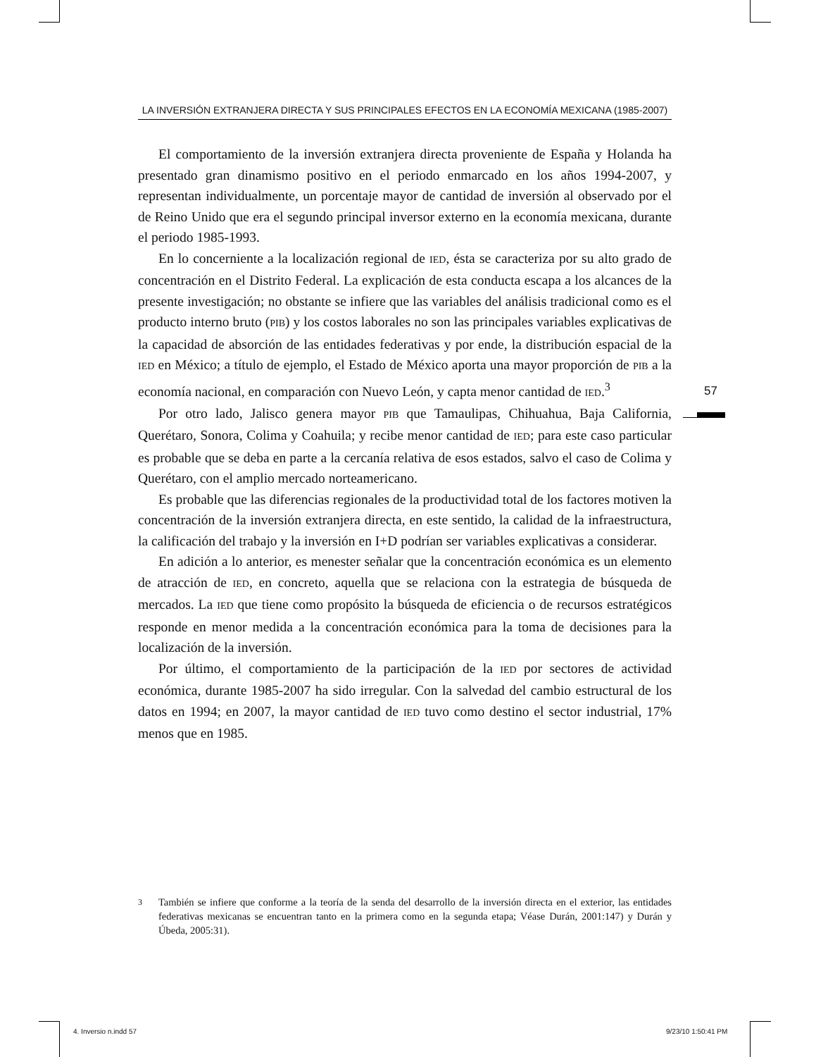LA INVERSIÓN EXTRANJERA DIRECTA Y SUS PRINCIPALES EFECTOS EN LA ECONOMÍA MEXICANA (1985-2007)
El comportamiento de la inversión extranjera directa proveniente de España y Holanda ha presentado gran dinamismo positivo en el periodo enmarcado en los años 1994-2007, y representan individualmente, un porcentaje mayor de cantidad de inversión al observado por el de Reino Unido que era el segundo principal inversor externo en la economía mexicana, durante el periodo 1985-1993.
En lo concerniente a la localización regional de IED, ésta se caracteriza por su alto grado de concentración en el Distrito Federal. La explicación de esta conducta escapa a los alcances de la presente investigación; no obstante se infiere que las variables del análisis tradicional como es el producto interno bruto (PIB) y los costos laborales no son las principales variables explicativas de la capacidad de absorción de las entidades federativas y por ende, la distribución espacial de la IED en México; a título de ejemplo, el Estado de México aporta una mayor proporción de PIB a la economía nacional, en comparación con Nuevo León, y capta menor cantidad de IED.<sup>3</sup>
Por otro lado, Jalisco genera mayor PIB que Tamaulipas, Chihuahua, Baja California, Querétaro, Sonora, Colima y Coahuila; y recibe menor cantidad de IED; para este caso particular es probable que se deba en parte a la cercanía relativa de esos estados, salvo el caso de Colima y Querétaro, con el amplio mercado norteamericano.
Es probable que las diferencias regionales de la productividad total de los factores motiven la concentración de la inversión extranjera directa, en este sentido, la calidad de la infraestructura, la calificación del trabajo y la inversión en I+D podrían ser variables explicativas a considerar.
En adición a lo anterior, es menester señalar que la concentración económica es un elemento de atracción de IED, en concreto, aquella que se relaciona con la estrategia de búsqueda de mercados. La IED que tiene como propósito la búsqueda de eficiencia o de recursos estratégicos responde en menor medida a la concentración económica para la toma de decisiones para la localización de la inversión.
Por último, el comportamiento de la participación de la IED por sectores de actividad económica, durante 1985-2007 ha sido irregular. Con la salvedad del cambio estructural de los datos en 1994; en 2007, la mayor cantidad de IED tuvo como destino el sector industrial, 17% menos que en 1985.
57
<sup>3</sup> También se infiere que conforme a la teoría de la senda del desarrollo de la inversión directa en el exterior, las entidades federativas mexicanas se encuentran tanto en la primera como en la segunda etapa; Véase Durán, 2001:147) y Durán y Úbeda, 2005:31).
4. Inversio n.indd 57 9/23/10 1:50:41 PM